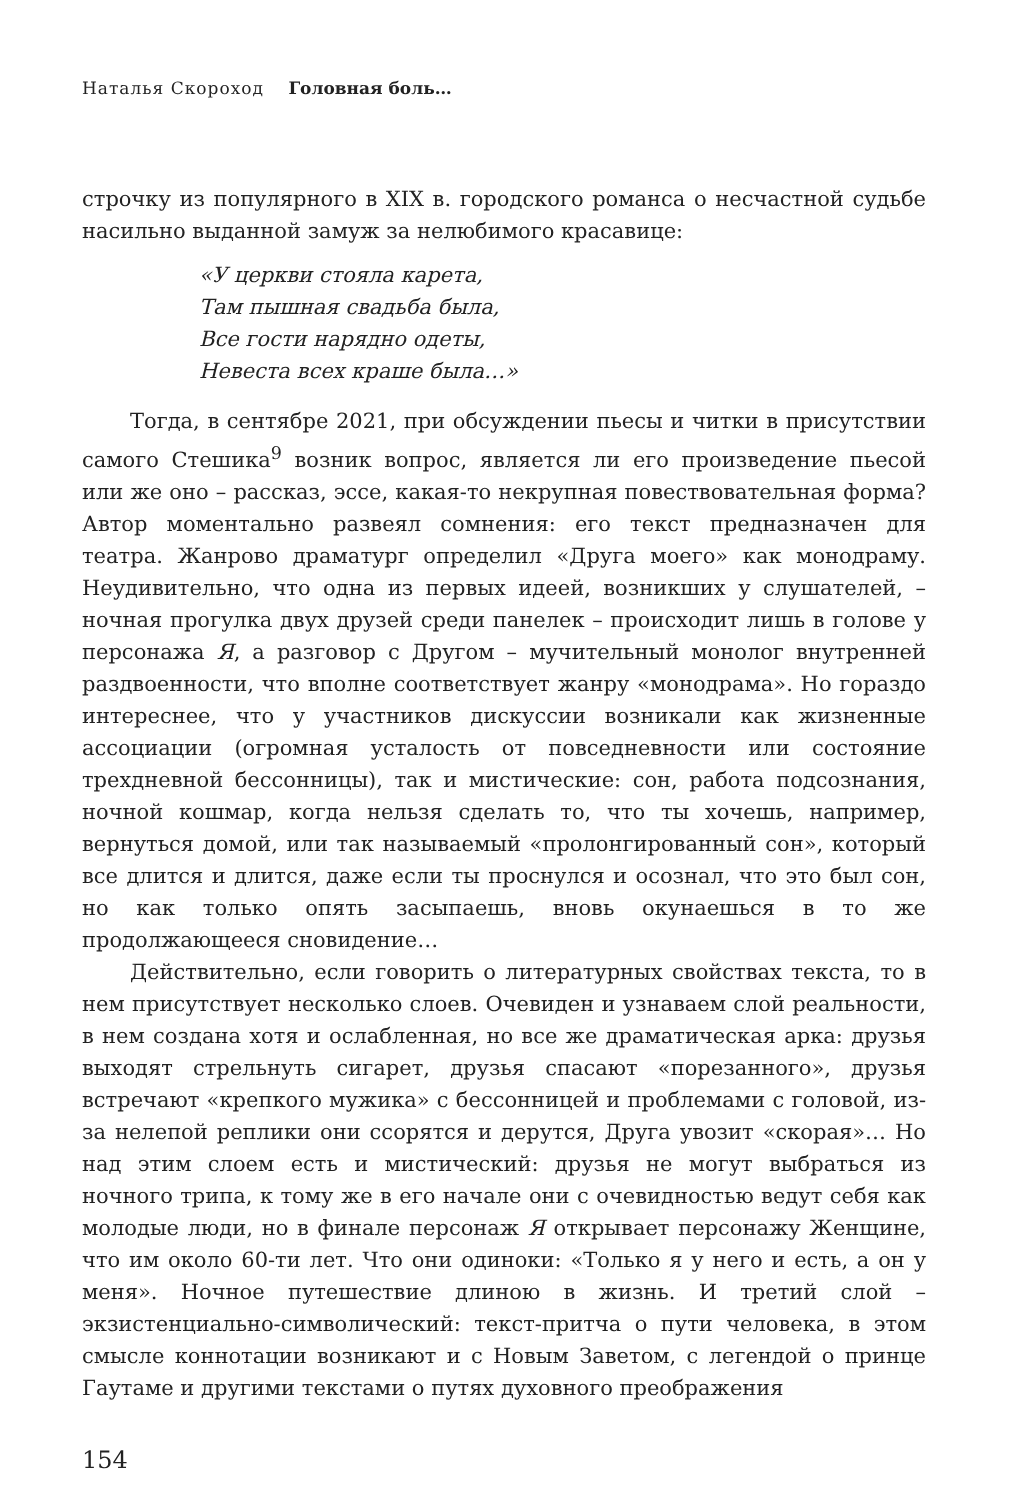Наталья Скороход Головная боль…
строчку из популярного в XIX в. городского романса о несчастной судьбе насильно выданной замуж за нелюбимого красавице:
«У церкви стояла карета,
Там пышная свадьба была,
Все гости нарядно одеты,
Невеста всех краше была…»
Тогда, в сентябре 2021, при обсуждении пьесы и читки в присутствии самого Стешика<sup>9</sup> возник вопрос, является ли его произведение пьесой или же оно – рассказ, эссе, какая-то некрупная повествовательная форма? Автор моментально развеял сомнения: его текст предназначен для театра. Жанрово драматург определил «Друга моего» как монодраму. Неудивительно, что одна из первых идеей, возникших у слушателей, – ночная прогулка двух друзей среди панелек – происходит лишь в голове у персонажа Я, а разговор с Другом – мучительный монолог внутренней раздвоенности, что вполне соответствует жанру «монодрама». Но гораздо интереснее, что у участников дискуссии возникали как жизненные ассоциации (огромная усталость от повседневности или состояние трехдневной бессонницы), так и мистические: сон, работа подсознания, ночной кошмар, когда нельзя сделать то, что ты хочешь, например, вернуться домой, или так называемый «пролонгированный сон», который все длится и длится, даже если ты проснулся и осознал, что это был сон, но как только опять засыпаешь, вновь окунаешься в то же продолжающееся сновидение…
Действительно, если говорить о литературных свойствах текста, то в нем присутствует несколько слоев. Очевиден и узнаваем слой реальности, в нем создана хотя и ослабленная, но все же драматическая арка: друзья выходят стрельнуть сигарет, друзья спасают «порезанного», друзья встречают «крепкого мужика» с бессонницей и проблемами с головой, из-за нелепой реплики они ссорятся и дерутся, Друга увозит «скорая»… Но над этим слоем есть и мистический: друзья не могут выбраться из ночного трипа, к тому же в его начале они с очевидностью ведут себя как молодые люди, но в финале персонаж Я открывает персонажу Женщине, что им около 60-ти лет. Что они одиноки: «Только я у него и есть, а он у меня». Ночное путешествие длиною в жизнь. И третий слой – экзистенциально-символический: текст-притча о пути человека, в этом смысле коннотации возникают и с Новым Заветом, с легендой о принце Гаутаме и другими текстами о путях духовного преображения
154